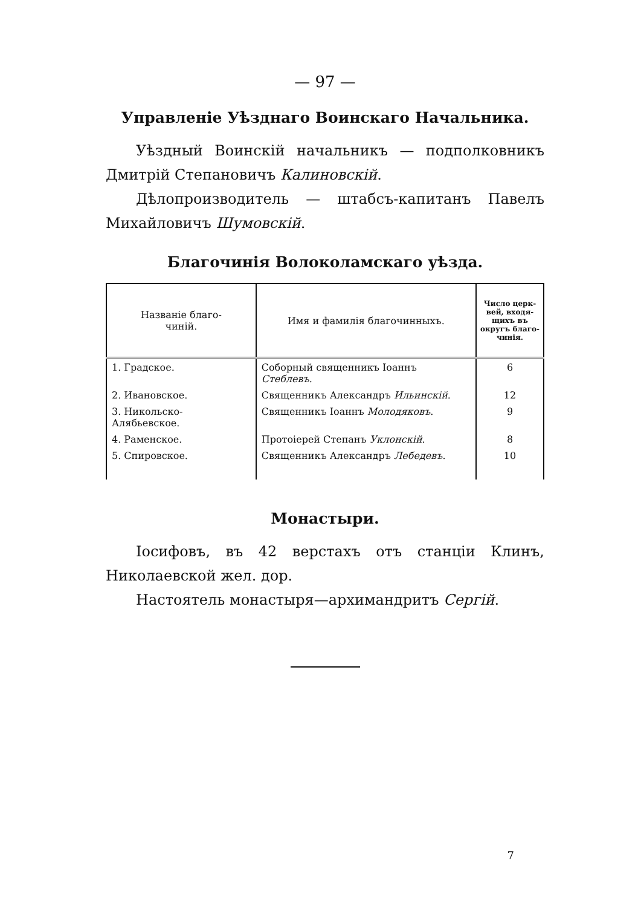— 97 —
Управленіе Уѣзднаго Воинскаго Начальника.
Уѣздный Воинскій начальникъ — подполковникъ Дмитрій Степановичъ Калиновскій.
Дѣлопроизводитель — штабсъ-капитанъ Павелъ Михайловичъ Шумовскій.
Благочинія Волоколамскаго уѣзда.
| Названіе благо- чиній. | Имя и фамилія благочинныхъ. | Число церк- вей, входя- щихъ въ округъ благо- чинія. |
| --- | --- | --- |
| 1. Градское. | Соборный священникъ Іоаннъ Стеблевъ . | 6 |
| 2. Ивановское. | Священникъ Александръ Ильинскій . | 12 |
| 3. Никольско-Алябьевское. | Священникъ Іоаннъ Молодяковъ . | 9 |
| 4. Раменское. | Протоіерей Степанъ Уклонскій . | 8 |
| 5. Спировское. | Священникъ Александръ Лебедевъ . | 10 |
Монастыри.
Іосифовъ, въ 42 верстахъ отъ станціи Клинъ, Николаевской жел. дор.
Настоятель монастыря—архимандритъ Сергій.
7